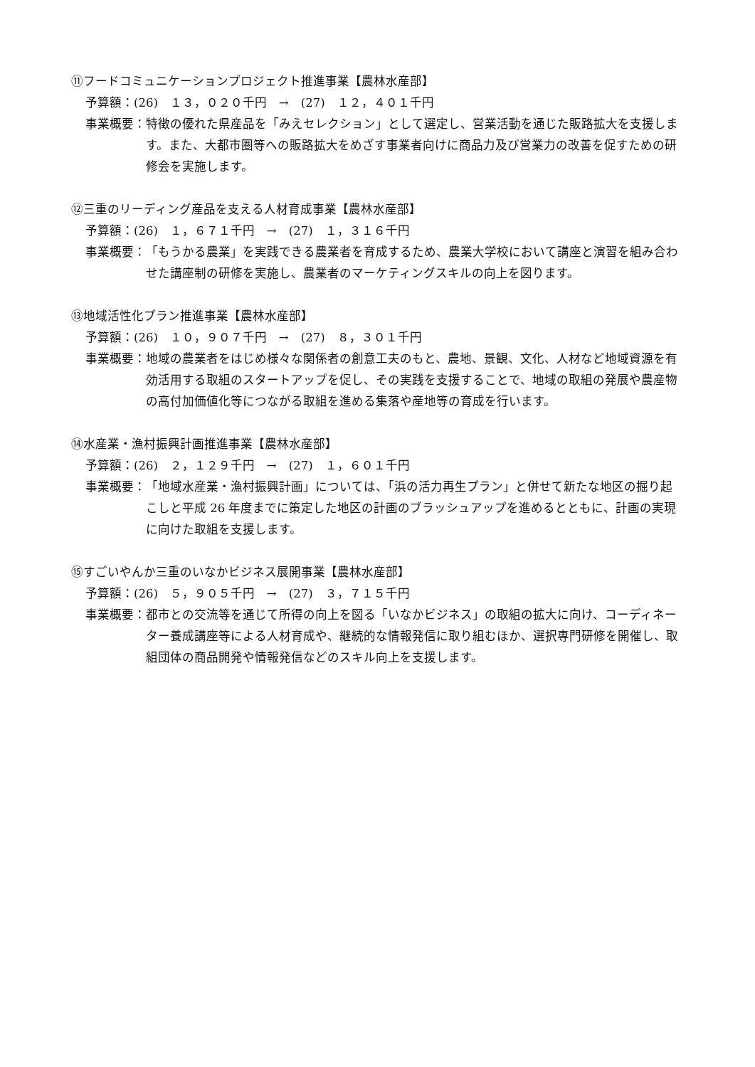⑪フードコミュニケーションプロジェクト推進事業【農林水産部】
予算額：(26)　１３，０２０千円　→　(27)　１２，４０１千円
事業概要： 特徴の優れた県産品を「みえセレクション」として選定し、営業活動を通じた販路拡大を支援します。また、大都市圏等への販路拡大をめざす事業者向けに商品力及び営業力の改善を促すための研修会を実施します。
⑫三重のリーディング産品を支える人材育成事業【農林水産部】
予算額：(26)　１，６７１千円　→　(27)　１，３１６千円
事業概要： 「もうかる農業」を実践できる農業者を育成するため、農業大学校において講座と演習を組み合わせた講座制の研修を実施し、農業者のマーケティングスキルの向上を図ります。
⑬地域活性化プラン推進事業【農林水産部】
予算額：(26)　１０，９０７千円　→　(27)　８，３０１千円
事業概要： 地域の農業者をはじめ様々な関係者の創意工夫のもと、農地、景観、文化、人材など地域資源を有効活用する取組のスタートアップを促し、その実践を支援することで、地域の取組の発展や農産物の高付加価値化等につながる取組を進める集落や産地等の育成を行います。
⑭水産業・漁村振興計画推進事業【農林水産部】
予算額：(26)　２，１２９千円　→　(27)　１，６０１千円
事業概要： 「地域水産業・漁村振興計画」については、「浜の活力再生プラン」と併せて新たな地区の掘り起こしと平成 26 年度までに策定した地区の計画のブラッシュアップを進めるとともに、計画の実現に向けた取組を支援します。
⑮すごいやんか三重のいなかビジネス展開事業【農林水産部】
予算額：(26)　５，９０５千円　→　(27)　３，７１５千円
事業概要： 都市との交流等を通じて所得の向上を図る「いなかビジネス」の取組の拡大に向け、コーディネーター養成講座等による人材育成や、継続的な情報発信に取り組むほか、選択専門研修を開催し、取組団体の商品開発や情報発信などのスキル向上を支援します。